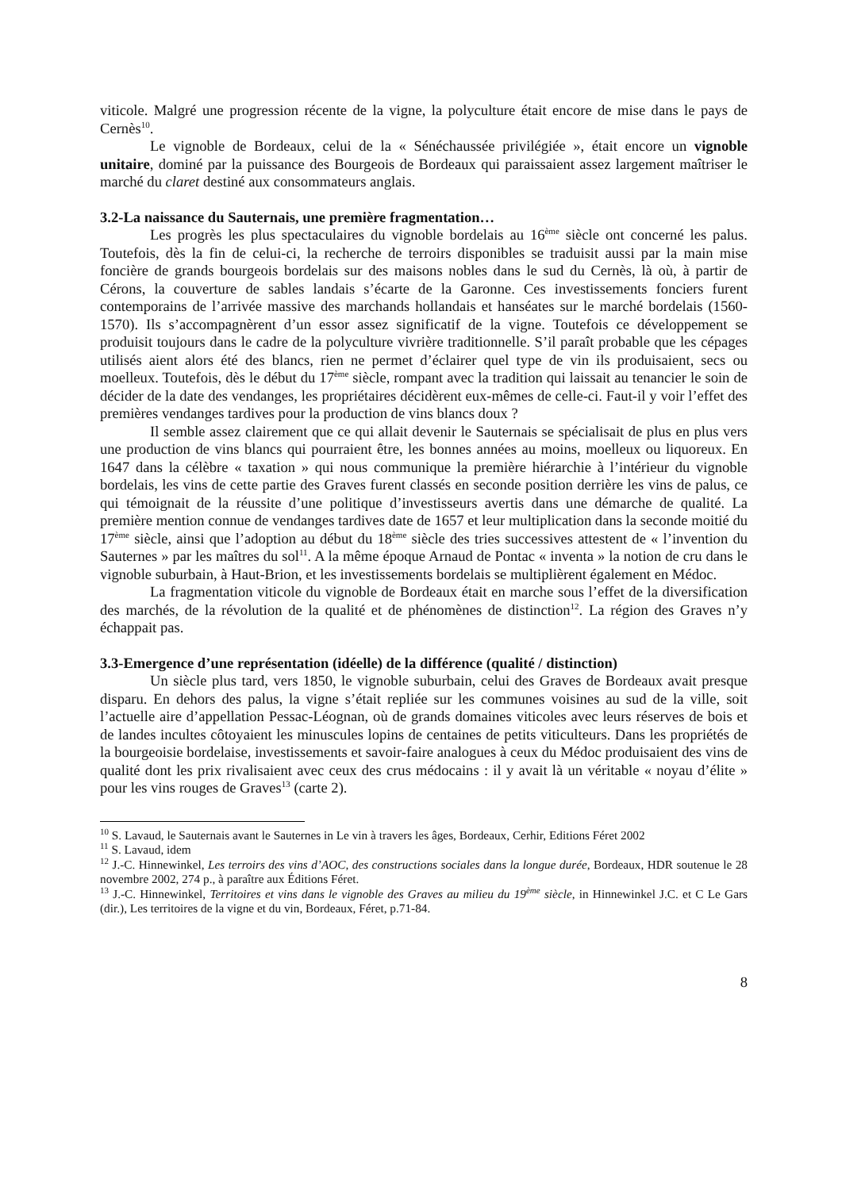viticole. Malgré une progression récente de la vigne, la polyculture était encore de mise dans le pays de Cernès<sup>10</sup>.
Le vignoble de Bordeaux, celui de la « Sénéchaussée privilégiée », était encore un vignoble unitaire, dominé par la puissance des Bourgeois de Bordeaux qui paraissaient assez largement maîtriser le marché du claret destiné aux consommateurs anglais.
3.2-La naissance du Sauternais, une première fragmentation…
Les progrès les plus spectaculaires du vignoble bordelais au 16<sup>ème</sup> siècle ont concerné les palus. Toutefois, dès la fin de celui-ci, la recherche de terroirs disponibles se traduisit aussi par la main mise foncière de grands bourgeois bordelais sur des maisons nobles dans le sud du Cernès, là où, à partir de Cérons, la couverture de sables landais s’écarte de la Garonne. Ces investissements fonciers furent contemporains de l’arrivée massive des marchands hollandais et hanséates sur le marché bordelais (1560-1570). Ils s’accompagnèrent d’un essor assez significatif de la vigne. Toutefois ce développement se produisit toujours dans le cadre de la polyculture vivrière traditionnelle. S’il paraît probable que les cépages utilisés aient alors été des blancs, rien ne permet d’éclairer quel type de vin ils produisaient, secs ou moelleux. Toutefois, dès le début du 17<sup>ème</sup> siècle, rompant avec la tradition qui laissait au tenancier le soin de décider de la date des vendanges, les propriétaires décidèrent eux-mêmes de celle-ci. Faut-il y voir l’effet des premières vendanges tardives pour la production de vins blancs doux ?
Il semble assez clairement que ce qui allait devenir le Sauternais se spécialisait de plus en plus vers une production de vins blancs qui pourraient être, les bonnes années au moins, moelleux ou liquoreux. En 1647 dans la célèbre « taxation » qui nous communique la première hiérarchie à l’intérieur du vignoble bordelais, les vins de cette partie des Graves furent classés en seconde position derrière les vins de palus, ce qui témoignait de la réussite d’une politique d’investisseurs avertis dans une démarche de qualité. La première mention connue de vendanges tardives date de 1657 et leur multiplication dans la seconde moitié du 17<sup>ème</sup> siècle, ainsi que l’adoption au début du 18<sup>ème</sup> siècle des tries successives attestent de « l’invention du Sauternes » par les maîtres du sol<sup>11</sup>. A la même époque Arnaud de Pontac « inventa » la notion de cru dans le vignoble suburbain, à Haut-Brion, et les investissements bordelais se multiplièrent également en Médoc.
La fragmentation viticole du vignoble de Bordeaux était en marche sous l’effet de la diversification des marchés, de la révolution de la qualité et de phénomènes de distinction<sup>12</sup>. La région des Graves n’y échappait pas.
3.3-Emergence d’une représentation (idéelle) de la différence (qualité / distinction)
Un siècle plus tard, vers 1850, le vignoble suburbain, celui des Graves de Bordeaux avait presque disparu. En dehors des palus, la vigne s’était repliée sur les communes voisines au sud de la ville, soit l’actuelle aire d’appellation Pessac-Léognan, où de grands domaines viticoles avec leurs réserves de bois et de landes incultes côtoyaient les minuscules lopins de centaines de petits viticulteurs. Dans les propriétés de la bourgeoisie bordelaise, investissements et savoir-faire analogues à ceux du Médoc produisaient des vins de qualité dont les prix rivalisaient avec ceux des crus médocains : il y avait là un véritable « noyau d’élite » pour les vins rouges de Graves<sup>13</sup> (carte 2).
<sup>10</sup> S. Lavaud, le Sauternais avant le Sauternes in Le vin à travers les âges, Bordeaux, Cerhir, Editions Féret 2002
<sup>11</sup> S. Lavaud, idem
<sup>12</sup> J.-C. Hinnewinkel, Les terroirs des vins d’AOC, des constructions sociales dans la longue durée, Bordeaux, HDR soutenue le 28 novembre 2002, 274 p., à paraître aux Éditions Féret.
<sup>13</sup> J.-C. Hinnewinkel, Territoires et vins dans le vignoble des Graves au milieu du 19<sup>ème</sup> siècle, in Hinnewinkel J.C. et C Le Gars (dir.), Les territoires de la vigne et du vin, Bordeaux, Féret, p.71-84.
8